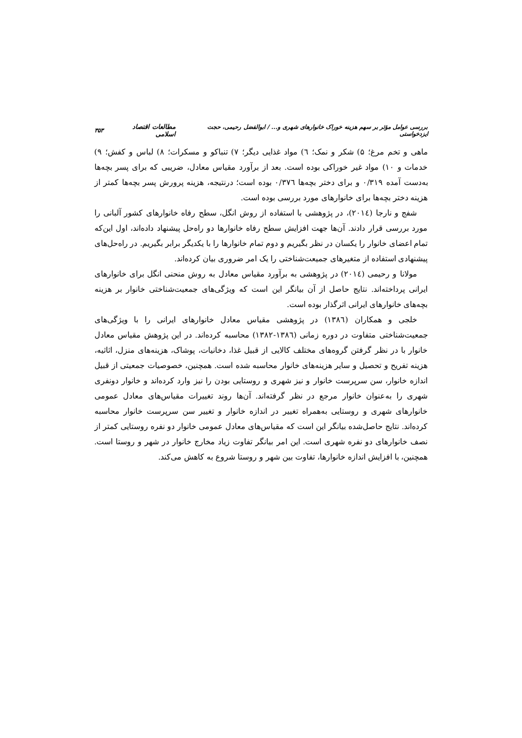بررسی عوامل مؤثر بر سهم هزینه خوراک خانوارهای شهری و... / ابوالفضل رحیمی، حجت ایزدخواستی مطالعات اقتصاد اسلامی ۳۵۳
ماهی و تخم مرغ؛ ۵) شکر و نمک؛ ٦) مواد غذایی دیگر؛ ۷) تنباکو و مسکرات؛ ۸) لباس و کفش؛ ۹) خدمات و ۱۰) مواد غیر خوراکی بوده است. بعد از برآورد مقیاس معادل، ضریبی که برای پسر بچه‌ها به‌دست آمده ۰/۳۱۹ و برای دختر بچه‌ها ۰/۳۷٦ بوده است؛ درنتیجه، هزینه پرورش پسر بچه‌ها کمتر از هزینه دختر بچه‌ها برای خانوارهای مورد بررسی بوده است.
شفج و نارجا (۲۰۱٤)، در پژوهشی با استفاده از روش انگل، سطح رفاه خانوارهای کشور آلبانی را مورد بررسی قرار دادند. آن‌ها جهت افزایش سطح رفاه خانوارها دو راه‌حل پیشنهاد داده‌اند، اول این‌که تمام اعضای خانوار را یکسان در نظر بگیریم و دوم تمام خانوارها را با یکدیگر برابر بگیریم. در راه‌حل‌های پیشنهادی استفاده از متغیرهای جمیعت‌شناختی را یک امر ضروری بیان کرده‌اند.
مولانا و رحیمی (۲۰۱٤) در پژوهشی به برآورد مقیاس معادل به روش منحنی انگل برای خانوارهای ایرانی پرداخته‌اند. نتایج حاصل از آن بیانگر این است که ویژگی‌های جمعیت‌شناختی خانوار بر هزینه بچه‌های خانوارهای ایرانی اثرگذار بوده است.
خلجی و همکاران (۱۳۸٦) در پژوهشی مقیاس معادل خانوارهای ایرانی را با ویژگی‌های جمعیت‌شناختی متفاوت در دوره زمانی (۱۳۸٦-۱۳۸۲) محاسبه کرده‌اند. در این پژوهش مقیاس معادل خانوار با در نظر گرفتن گروه‌های مختلف کالایی از قبیل غذا، دخانیات، پوشاک، هزینه‌های منزل، اثاثیه، هزینه تفریح و تحصیل و سایر هزینه‌های خانوار محاسبه شده است. همچنین، خصوصیات جمعیتی از قبیل اندازه خانوار، سن سرپرست خانوار و نیز شهری و روستایی بودن را نیز وارد کرده‌اند و خانوار دونفری شهری را به‌عنوان خانوار مرجع در نظر گرفته‌اند. آن‌ها روند تغییرات مقیاس‌های معادل عمومی خانوارهای شهری و روستایی به‌همراه تغییر در اندازه خانوار و تغییر سن سرپرست خانوار محاسبه کرده‌اند. نتایج حاصل‌شده بیانگر این است که مقیاس‌های معادل عمومی خانوار دو نفره روستایی کمتر از نصف خانوارهای دو نفره شهری است. این امر بیانگر تفاوت زیاد مخارج خانوار در شهر و روستا است. همچنین، با افزایش اندازه خانوارها، تفاوت بین شهر و روستا شروع به کاهش می‌کند.